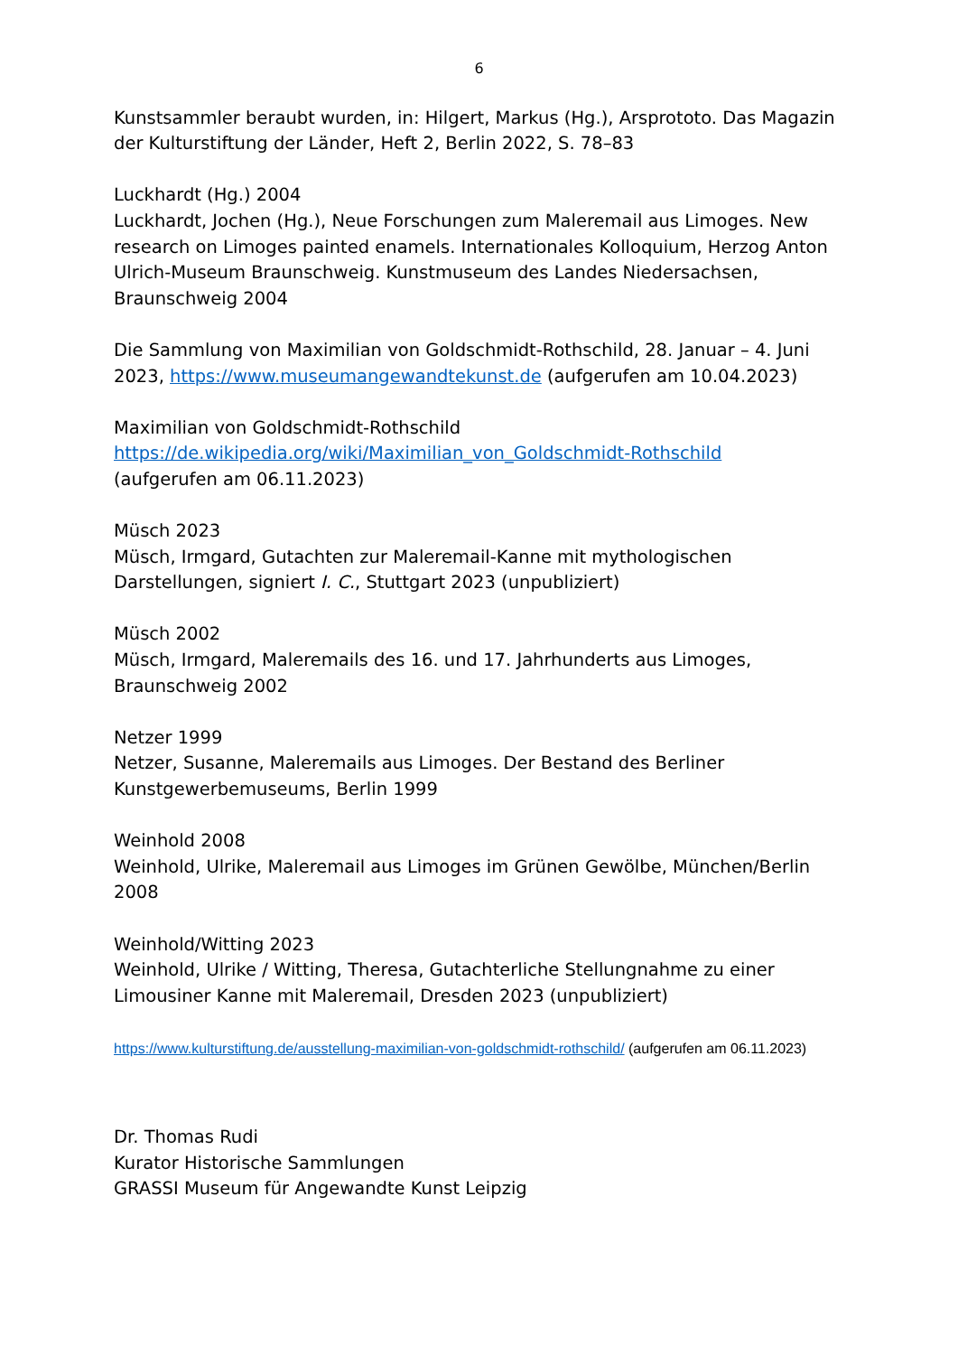6
Kunstsammler beraubt wurden, in: Hilgert, Markus (Hg.), Arsprototo. Das Magazin der Kulturstiftung der Länder, Heft 2, Berlin 2022, S. 78–83
Luckhardt (Hg.) 2004
Luckhardt, Jochen (Hg.), Neue Forschungen zum Maleremail aus Limoges. New research on Limoges painted enamels. Internationales Kolloquium, Herzog Anton Ulrich-Museum Braunschweig. Kunstmuseum des Landes Niedersachsen, Braunschweig 2004
Die Sammlung von Maximilian von Goldschmidt-Rothschild, 28. Januar – 4. Juni 2023, https://www.museumangewandtekunst.de (aufgerufen am 10.04.2023)
Maximilian von Goldschmidt-Rothschild
https://de.wikipedia.org/wiki/Maximilian_von_Goldschmidt-Rothschild
(aufgerufen am 06.11.2023)
Müsch 2023
Müsch, Irmgard, Gutachten zur Maleremail-Kanne mit mythologischen Darstellungen, signiert I. C., Stuttgart 2023 (unpubliziert)
Müsch 2002
Müsch, Irmgard, Maleremails des 16. und 17. Jahrhunderts aus Limoges, Braunschweig 2002
Netzer 1999
Netzer, Susanne, Maleremails aus Limoges. Der Bestand des Berliner Kunstgewerbemuseums, Berlin 1999
Weinhold 2008
Weinhold, Ulrike, Maleremail aus Limoges im Grünen Gewölbe, München/Berlin 2008
Weinhold/Witting 2023
Weinhold, Ulrike / Witting, Theresa, Gutachterliche Stellungnahme zu einer Limousiner Kanne mit Maleremail, Dresden 2023 (unpubliziert)
https://www.kulturstiftung.de/ausstellung-maximilian-von-goldschmidt-rothschild/ (aufgerufen am 06.11.2023)
Dr. Thomas Rudi
Kurator Historische Sammlungen
GRASSI Museum für Angewandte Kunst Leipzig